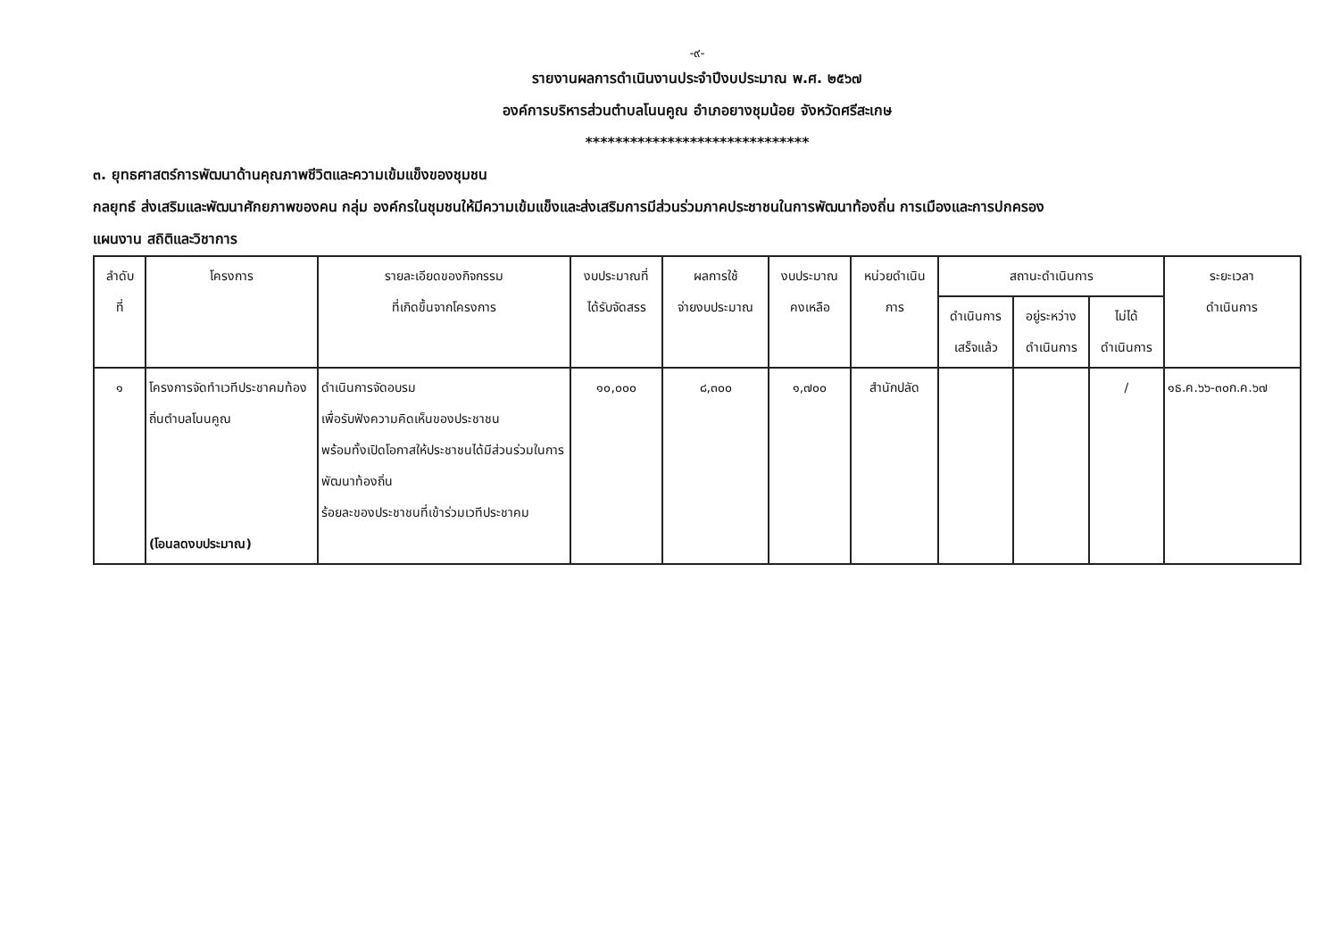-๙-
รายงานผลการดำเนินงานประจำปีงบประมาณ พ.ศ. ๒๕๖๗
องค์การบริหารส่วนตำบลโนนคูณ อำเภอยางชุมน้อย จังหวัดศรีสะเกษ
******************************
๓. ยุทธศาสตร์การพัฒนาด้านคุณภาพชีวิตและความเข้มแข็งของชุมชน
กลยุทธ์ ส่งเสริมและพัฒนาศักยภาพของคน กลุ่ม องค์กรในชุมชนให้มีความเข้มแข็งและส่งเสริมการมีส่วนร่วมภาคประชาชนในการพัฒนาท้องถิ่น การเมืองและการปกครอง
แผนงาน สถิติและวิชาการ
| ลำดับ ที่ | โครงการ | รายละเอียดของกิจกรรม ที่เกิดขึ้นจากโครงการ | งบประมาณที่ ได้รับจัดสรร | ผลการใช้ จ่ายงบประมาณ | งบประมาณ คงเหลือ | หน่วยดำเนิน การ | สถานะดำเนินการ | | | ระยะเวลา ดำเนินการ |
| --- | --- | --- | --- | --- | --- | --- | --- | --- | --- | --- |
| | | | | | | | ดำเนินการ เสร็จแล้ว | อยู่ระหว่าง ดำเนินการ | ไม่ได้ ดำเนินการ | |
| ๑ | โครงการจัดทำเวทีประชาคมท้องถิ่นตำบลโนนคูณ (โอนลดงบประมาณ) | ดำเนินการจัดอบรม เพื่อรับฟังความคิดเห็นของประชาชน พร้อมทั้งเปิดโอกาสให้ประชาชนได้มีส่วนร่วมในการพัฒนาท้องถิ่น ร้อยละของประชาชนที่เข้าร่วมเวทีประชาคม | ๑๐,๐๐๐ | ๘,๓๐๐ | ๑,๗๐๐ | สำนักปลัด | | | / | ๑ธ.ค.๖๖-๓๐ก.ค.๖๗ |